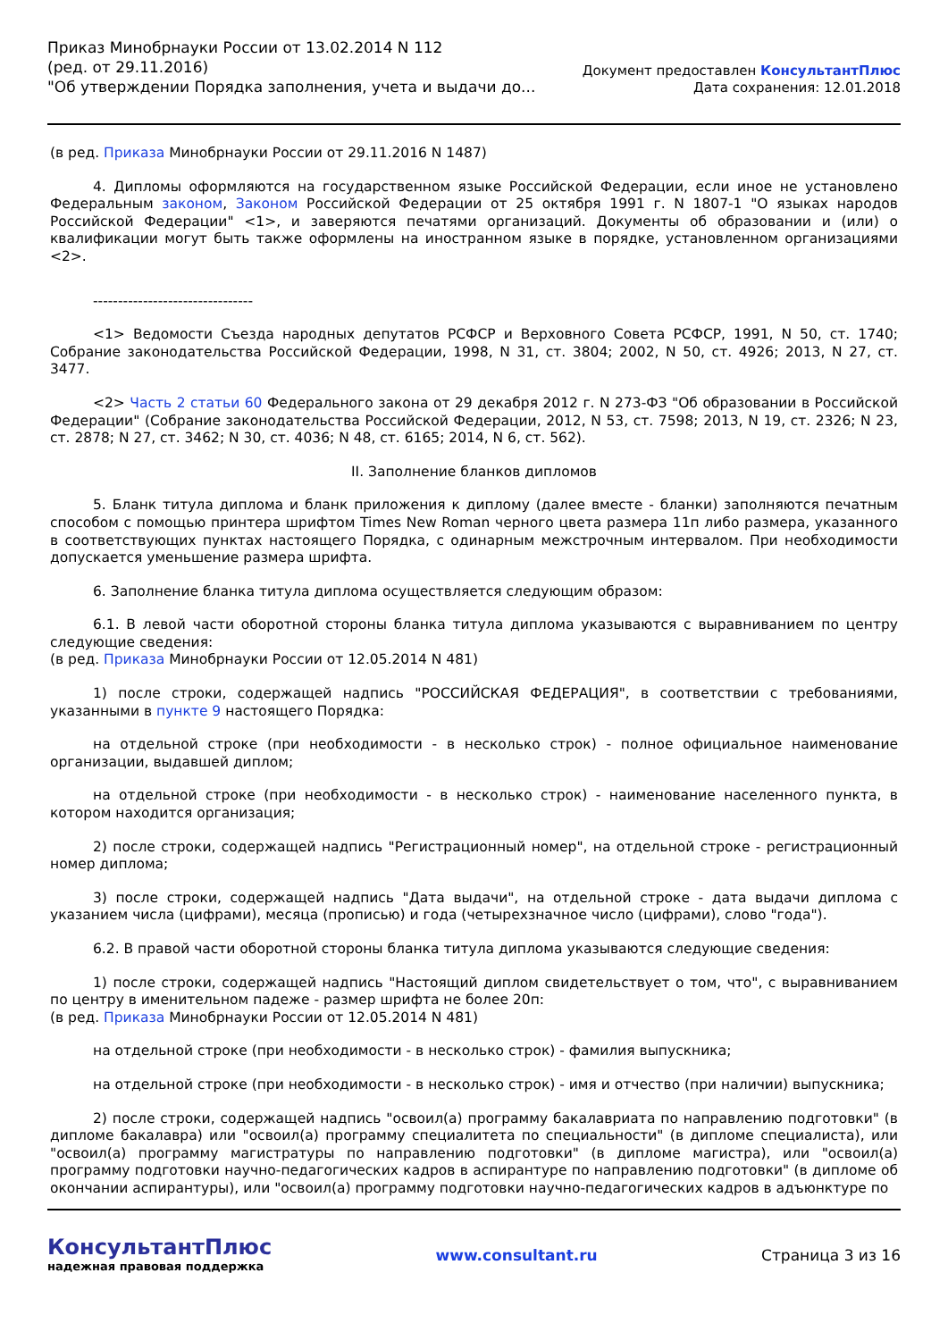Приказ Минобрнауки России от 13.02.2014 N 112
(ред. от 29.11.2016)
"Об утверждении Порядка заполнения, учета и выдачи до...
Документ предоставлен КонсультантПлюс
Дата сохранения: 12.01.2018
(в ред. Приказа Минобрнауки России от 29.11.2016 N 1487)
4. Дипломы оформляются на государственном языке Российской Федерации, если иное не установлено Федеральным законом, Законом Российской Федерации от 25 октября 1991 г. N 1807-1 "О языках народов Российской Федерации" <1>, и заверяются печатями организаций. Документы об образовании и (или) о квалификации могут быть также оформлены на иностранном языке в порядке, установленном организациями <2>.
--------------------------------
<1> Ведомости Съезда народных депутатов РСФСР и Верховного Совета РСФСР, 1991, N 50, ст. 1740; Собрание законодательства Российской Федерации, 1998, N 31, ст. 3804; 2002, N 50, ст. 4926; 2013, N 27, ст. 3477.
<2> Часть 2 статьи 60 Федерального закона от 29 декабря 2012 г. N 273-ФЗ "Об образовании в Российской Федерации" (Собрание законодательства Российской Федерации, 2012, N 53, ст. 7598; 2013, N 19, ст. 2326; N 23, ст. 2878; N 27, ст. 3462; N 30, ст. 4036; N 48, ст. 6165; 2014, N 6, ст. 562).
II. Заполнение бланков дипломов
5. Бланк титула диплома и бланк приложения к диплому (далее вместе - бланки) заполняются печатным способом с помощью принтера шрифтом Times New Roman черного цвета размера 11п либо размера, указанного в соответствующих пунктах настоящего Порядка, с одинарным межстрочным интервалом. При необходимости допускается уменьшение размера шрифта.
6. Заполнение бланка титула диплома осуществляется следующим образом:
6.1. В левой части оборотной стороны бланка титула диплома указываются с выравниванием по центру следующие сведения:
(в ред. Приказа Минобрнауки России от 12.05.2014 N 481)
1) после строки, содержащей надпись "РОССИЙСКАЯ ФЕДЕРАЦИЯ", в соответствии с требованиями, указанными в пункте 9 настоящего Порядка:
на отдельной строке (при необходимости - в несколько строк) - полное официальное наименование организации, выдавшей диплом;
на отдельной строке (при необходимости - в несколько строк) - наименование населенного пункта, в котором находится организация;
2) после строки, содержащей надпись "Регистрационный номер", на отдельной строке - регистрационный номер диплома;
3) после строки, содержащей надпись "Дата выдачи", на отдельной строке - дата выдачи диплома с указанием числа (цифрами), месяца (прописью) и года (четырехзначное число (цифрами), слово "года").
6.2. В правой части оборотной стороны бланка титула диплома указываются следующие сведения:
1) после строки, содержащей надпись "Настоящий диплом свидетельствует о том, что", с выравниванием по центру в именительном падеже - размер шрифта не более 20п:
(в ред. Приказа Минобрнауки России от 12.05.2014 N 481)
на отдельной строке (при необходимости - в несколько строк) - фамилия выпускника;
на отдельной строке (при необходимости - в несколько строк) - имя и отчество (при наличии) выпускника;
2) после строки, содержащей надпись "освоил(а) программу бакалавриата по направлению подготовки" (в дипломе бакалавра) или "освоил(а) программу специалитета по специальности" (в дипломе специалиста), или "освоил(а) программу магистратуры по направлению подготовки" (в дипломе магистра), или "освоил(а) программу подготовки научно-педагогических кадров в аспирантуре по направлению подготовки" (в дипломе об окончании аспирантуры), или "освоил(а) программу подготовки научно-педагогических кадров в адъюнктуре по
КонсультантПлюс
надежная правовая поддержка
www.consultant.ru Страница 3 из 16